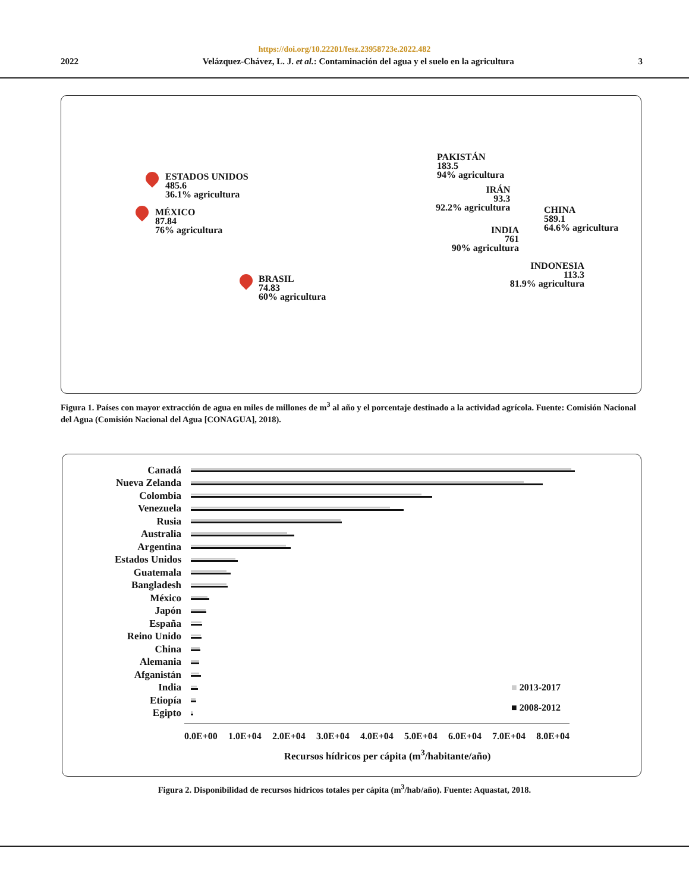https://doi.org/10.22201/fesz.23958723e.2022.482
2022 Velázquez-Chávez, L. J. et al.: Contaminación del agua y el suelo en la agricultura 3
ESTADOS UNIDOS
485.6
36.1% agricultura
MÉXICO
87.84
76% agricultura
BRASIL
74.83
60% agricultura
IRÁN
93.3
92.2% agricultura
PAKISTÁN
183.5
94% agricultura
INDIA
761
90% agricultura
CHINA
589.1
64.6% agricultura
INDONESIA
113.3
81.9% agricultura
Figura 1. Países con mayor extracción de agua en miles de millones de m<sup>3</sup> al año y el porcentaje destinado a la actividad agrícola. Fuente: Comisión Nacional del Agua (Comisión Nacional del Agua [CONAGUA], 2018).
Canadá
Nueva Zelanda
Colombia
Venezuela
Rusia
Australia
Argentina
Estados Unidos
Guatemala
Bangladesh
México
Japón
España
Reino Unido
China
Alemania
Afganistán
India
Etiopía
Egipto
0.0E+00 1.0E+04 2.0E+04 3.0E+04 4.0E+04 5.0E+04 6.0E+04 7.0E+04 8.0E+04
Recursos hídricos per cápita (m<sup>3</sup>/habitante/año)
■ 2013-2017
■ 2008-2012
Figura 2. Disponibilidad de recursos hídricos totales per cápita (m<sup>3</sup>/hab/año). Fuente: Aquastat, 2018.